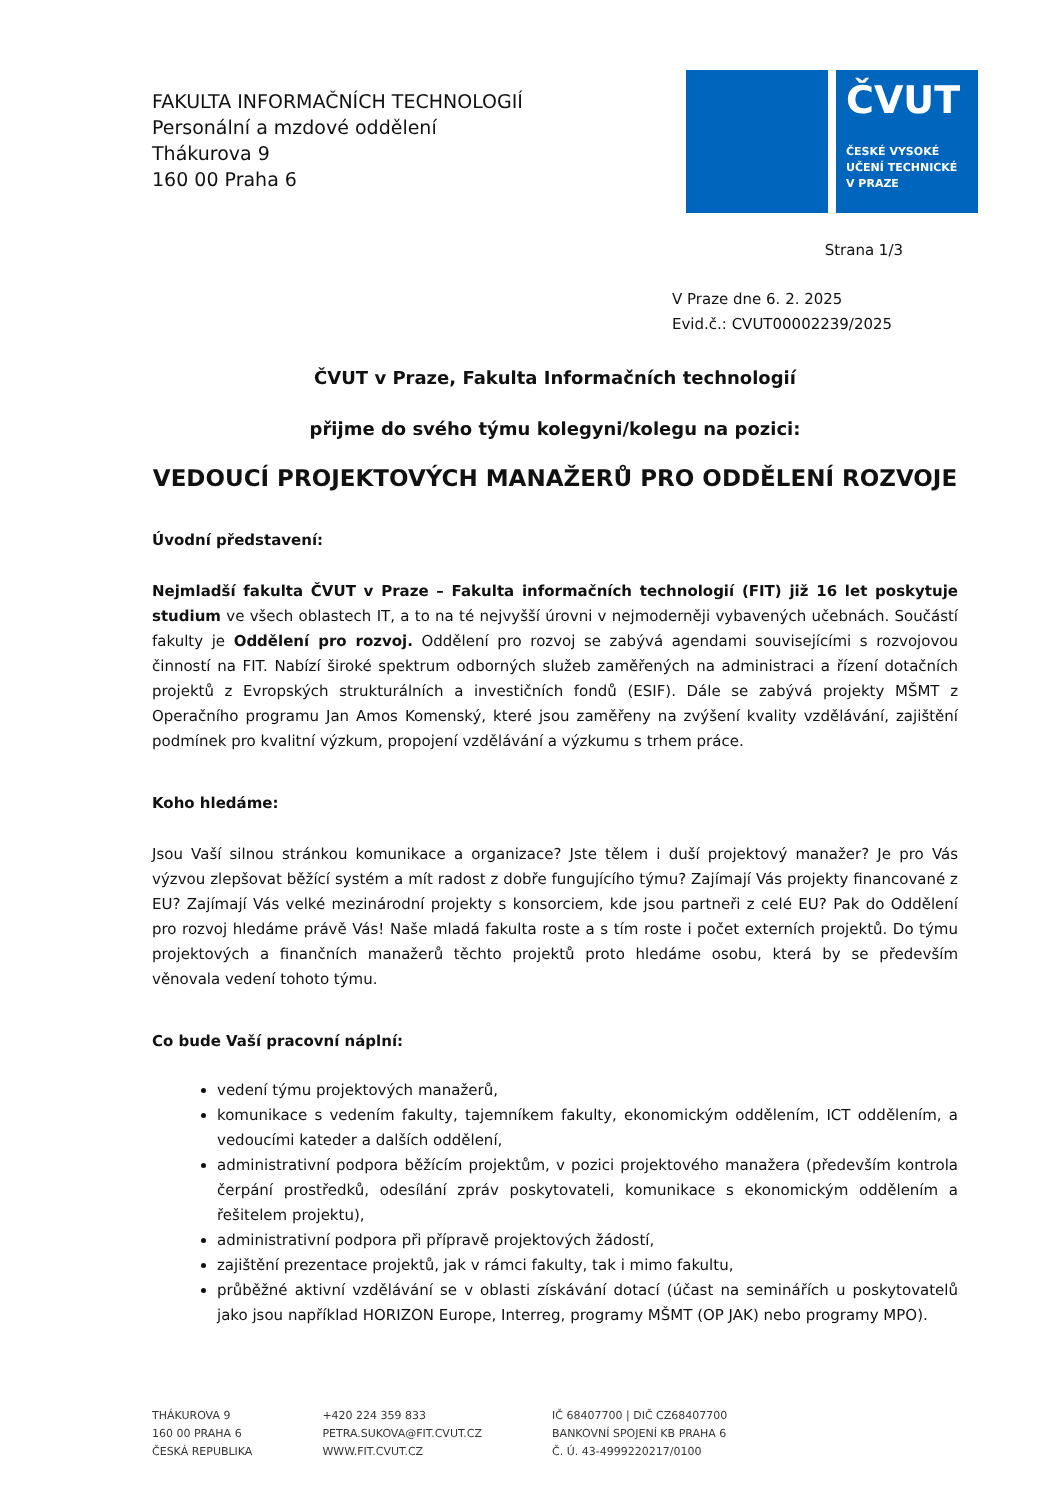FAKULTA INFORMAČNÍCH TECHNOLOGIÍ
Personální a mzdové oddělení
Thákurova 9
160 00 Praha 6
ČVUT
ČESKÉ VYSOKÉ
UČENÍ TECHNICKÉ
V PRAZE
Strana 1/3
V Praze dne 6. 2. 2025
Evid.č.: CVUT00002239/2025
ČVUT v Praze, Fakulta Informačních technologií
přijme do svého týmu kolegyni/kolegu na pozici:
VEDOUCÍ PROJEKTOVÝCH MANAŽERŮ PRO ODDĚLENÍ ROZVOJE
Úvodní představení:
Nejmladší fakulta ČVUT v Praze – Fakulta informačních technologií (FIT) již 16 let poskytuje studium ve všech oblastech IT, a to na té nejvyšší úrovni v nejmoderněji vybavených učebnách. Součástí fakulty je Oddělení pro rozvoj. Oddělení pro rozvoj se zabývá agendami souvisejícími s rozvojovou činností na FIT. Nabízí široké spektrum odborných služeb zaměřených na administraci a řízení dotačních projektů z Evropských strukturálních a investičních fondů (ESIF). Dále se zabývá projekty MŠMT z Operačního programu Jan Amos Komenský, které jsou zaměřeny na zvýšení kvality vzdělávání, zajištění podmínek pro kvalitní výzkum, propojení vzdělávání a výzkumu s trhem práce.
Koho hledáme:
Jsou Vaší silnou stránkou komunikace a organizace? Jste tělem i duší projektový manažer? Je pro Vás výzvou zlepšovat běžící systém a mít radost z dobře fungujícího týmu? Zajímají Vás projekty financované z EU? Zajímají Vás velké mezinárodní projekty s konsorciem, kde jsou partneři z celé EU? Pak do Oddělení pro rozvoj hledáme právě Vás! Naše mladá fakulta roste a s tím roste i počet externích projektů. Do týmu projektových a finančních manažerů těchto projektů proto hledáme osobu, která by se především věnovala vedení tohoto týmu.
Co bude Vaší pracovní náplní:
vedení týmu projektových manažerů,
komunikace s vedením fakulty, tajemníkem fakulty, ekonomickým oddělením, ICT oddělením, a vedoucími kateder a dalších oddělení,
administrativní podpora běžícím projektům, v pozici projektového manažera (především kontrola čerpání prostředků, odesílání zpráv poskytovateli, komunikace s ekonomickým oddělením a řešitelem projektu),
administrativní podpora při přípravě projektových žádostí,
zajištění prezentace projektů, jak v rámci fakulty, tak i mimo fakultu,
průběžné aktivní vzdělávání se v oblasti získávání dotací (účast na seminářích u poskytovatelů jako jsou například HORIZON Europe, Interreg, programy MŠMT (OP JAK) nebo programy MPO).
THÁKUROVA 9
160 00 PRAHA 6
ČESKÁ REPUBLIKA
+420 224 359 833
PETRA.SUKOVA@FIT.CVUT.CZ
WWW.FIT.CVUT.CZ
IČ 68407700 | DIČ CZ68407700
BANKOVNÍ SPOJENÍ KB PRAHA 6
Č. Ú. 43-4999220217/0100